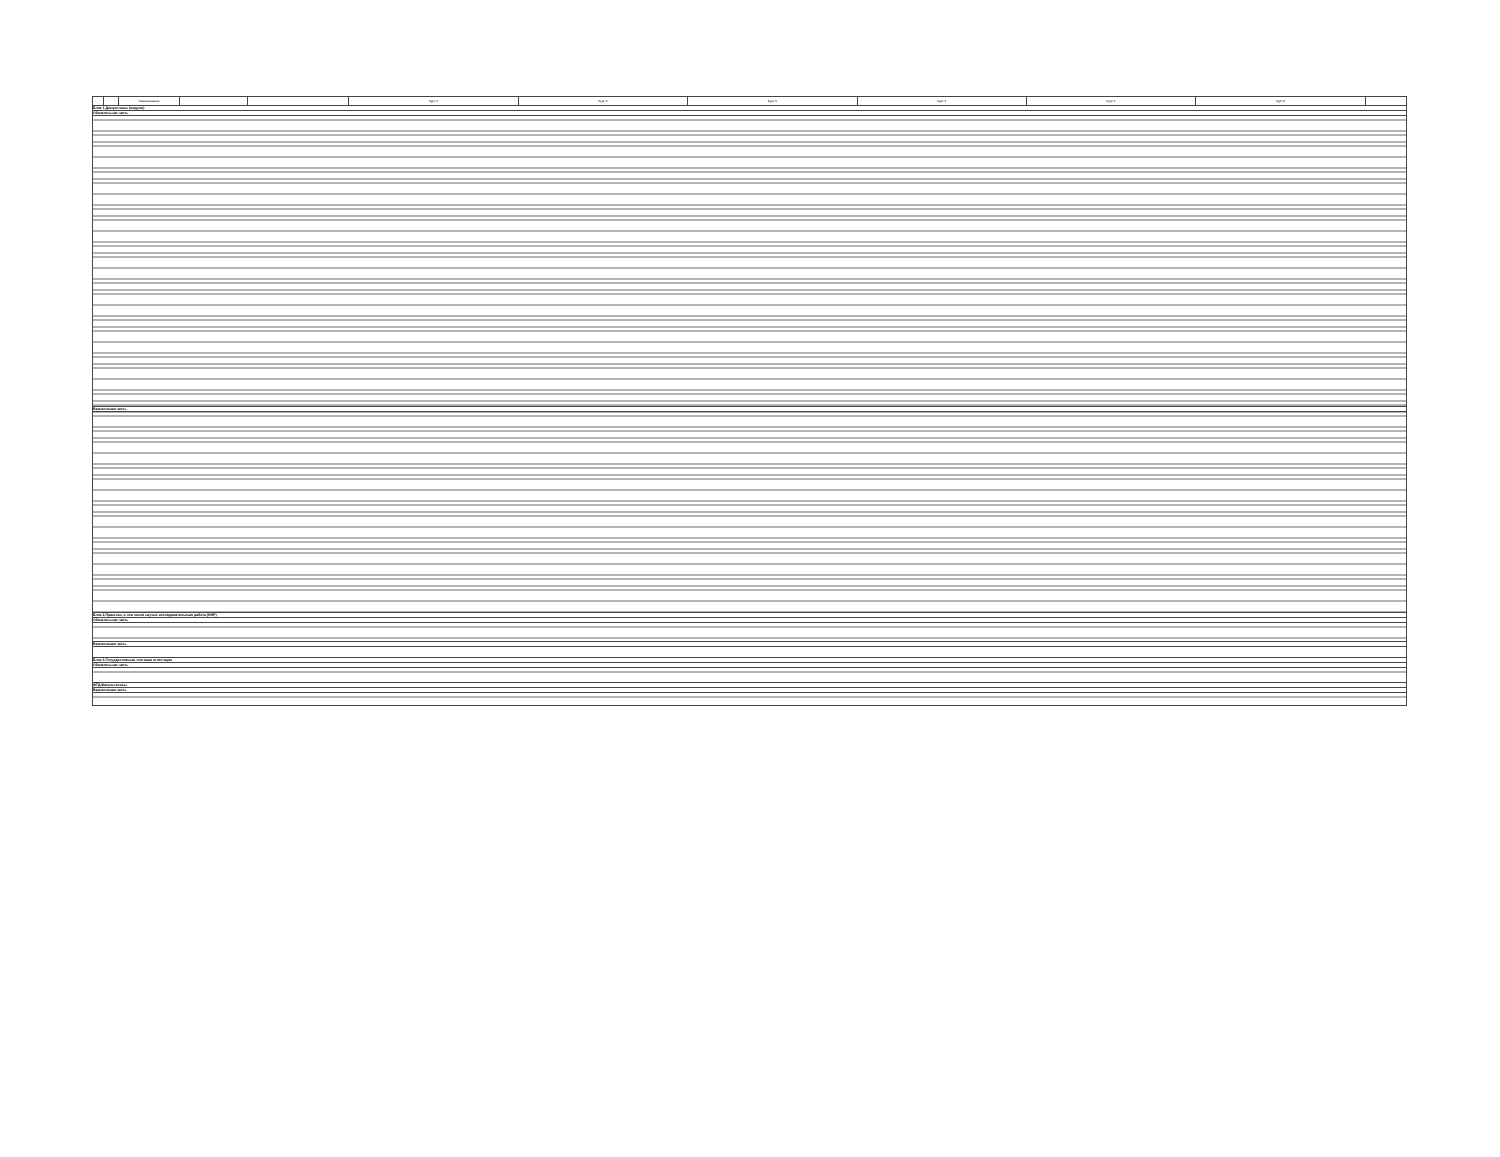| | | Наименование | | | Курс 1 | Курс 2 | Курс 3 | Курс 4 | Курс 5 | Курс 6 | |
| --- | --- | --- | --- | --- | --- | --- | --- | --- | --- | --- | --- |
| Блок 1.Дисциплины (модули) | | | | | | | | | | | |
| Обязательная часть | | | | | | | | | | | |
| Вариативная часть | | | | | | | | | | | |
| Блок 2.Практики, в том числе научно-исследовательская работа (НИР) | | | | | | | | | | | |
| Обязательная часть | | | | | | | | | | | |
| Вариативная часть | | | | | | | | | | | |
| Блок 3.Государственная итоговая аттестация | | | | | | | | | | | |
| Обязательная часть | | | | | | | | | | | |
| ФТД.Факультативы | | | | | | | | | | | |
| Вариативная часть | | | | | | | | | | | |